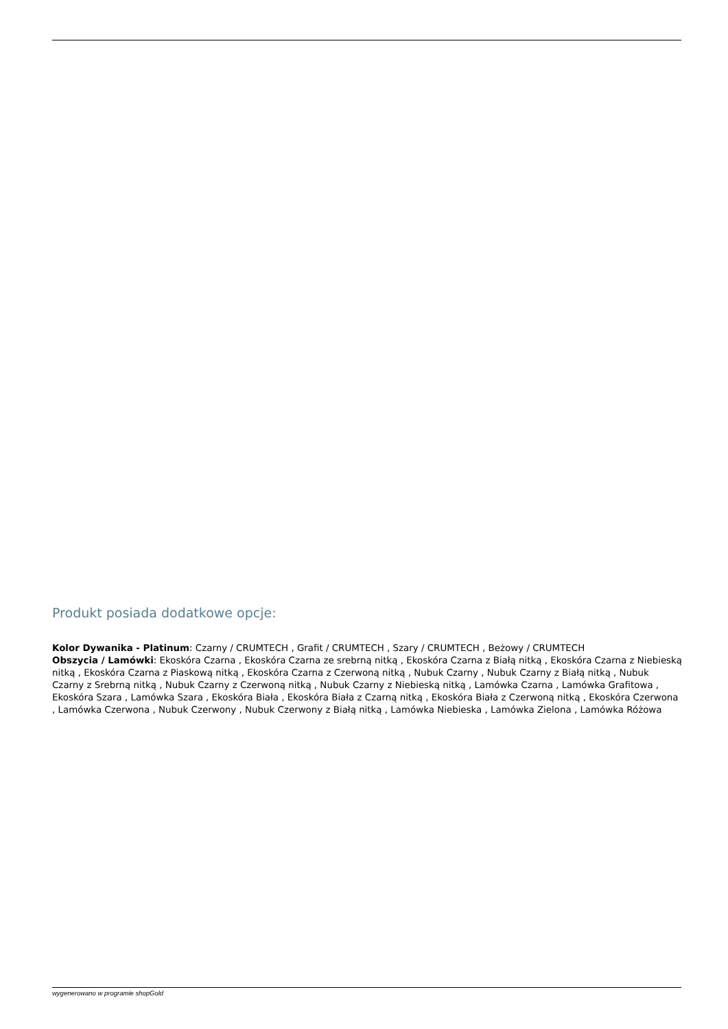Produkt posiada dodatkowe opcje:
Kolor Dywanika - Platinum: Czarny / CRUMTECH , Grafit / CRUMTECH , Szary / CRUMTECH , Beżowy / CRUMTECH
Obszycia / Lamówki: Ekoskóra Czarna , Ekoskóra Czarna ze srebrną nitką , Ekoskóra Czarna z Białą nitką , Ekoskóra Czarna z Niebieską nitką , Ekoskóra Czarna z Piaskową nitką , Ekoskóra Czarna z Czerwoną nitką , Nubuk Czarny , Nubuk Czarny z Białą nitką , Nubuk Czarny z Srebrną nitką , Nubuk Czarny z Czerwoną nitką , Nubuk Czarny z Niebieską nitką , Lamówka Czarna , Lamówka Grafitowa , Ekoskóra Szara , Lamówka Szara , Ekoskóra Biała , Ekoskóra Biała z Czarną nitką , Ekoskóra Biała z Czerwoną nitką , Ekoskóra Czerwona , Lamówka Czerwona , Nubuk Czerwony , Nubuk Czerwony z Białą nitką , Lamówka Niebieska , Lamówka Zielona , Lamówka Różowa
wygenerowano w programie shopGold